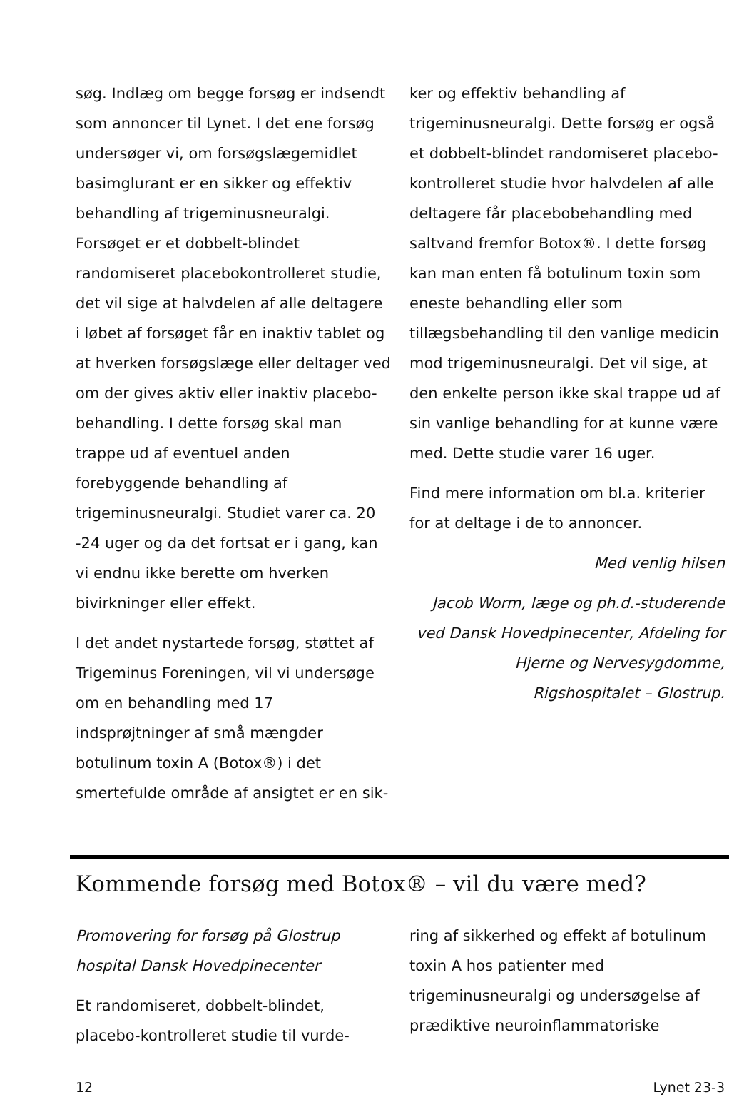søg. Indlæg om begge forsøg er indsendt som annoncer til Lynet. I det ene forsøg undersøger vi, om forsøgslægemidlet basimglurant er en sikker og effektiv behandling af trigeminusneuralgi. Forsøget er et dobbelt-blindet randomiseret placebokontrolleret studie, det vil sige at halvdelen af alle deltagere i løbet af forsøget får en inaktiv tablet og at hverken forsøgslæge eller deltager ved om der gives aktiv eller inaktiv placebo-behandling. I dette forsøg skal man trappe ud af eventuel anden forebyggende behandling af trigeminusneuralgi. Studiet varer ca. 20 -24 uger og da det fortsat er i gang, kan vi endnu ikke berette om hverken bivirkninger eller effekt.
I det andet nystartede forsøg, støttet af Trigeminus Foreningen, vil vi undersøge om en behandling med 17 indsprøjtninger af små mængder botulinum toxin A (Botox®) i det smertefulde område af ansigtet er en sik-
ker og effektiv behandling af trigeminusneuralgi. Dette forsøg er også et dobbelt-blindet randomiseret placebo-kontrolleret studie hvor halvdelen af alle deltagere får placebobehandling med saltvand fremfor Botox®. I dette forsøg kan man enten få botulinum toxin som eneste behandling eller som tillægsbehandling til den vanlige medicin mod trigeminusneuralgi. Det vil sige, at den enkelte person ikke skal trappe ud af sin vanlige behandling for at kunne være med. Dette studie varer 16 uger.
Find mere information om bl.a. kriterier for at deltage i de to annoncer.
Med venlig hilsen
Jacob Worm, læge og ph.d.-studerende ved Dansk Hovedpinecenter, Afdeling for Hjerne og Nervesygdomme, Rigshospitalet – Glostrup.
Kommende forsøg med Botox® – vil du være med?
Promovering for forsøg på Glostrup hospital Dansk Hovedpinecenter
Et randomiseret, dobbelt-blindet, placebo-kontrolleret studie til vurde-
ring af sikkerhed og effekt af botulinum toxin A hos patienter med trigeminusneuralgi og undersøgelse af prædiktive neuroinflammatoriske
12 Lynet 23-3